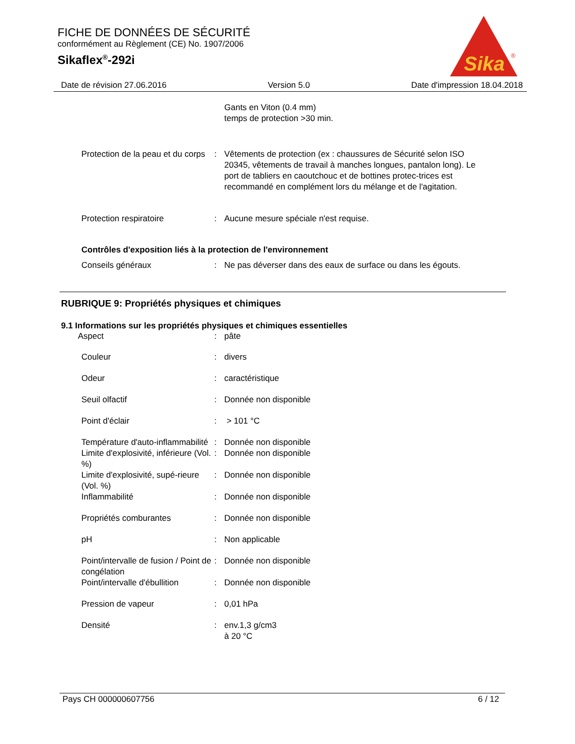FICHE DE DONNÉES DE SÉCURITÉ
conformément au Règlement (CE) No. 1907/2006
Sikaflex<sup>®</sup>-292i
Sika
®
Date de révision 27.06.2016 Version 5.0 Date d'impression 18.04.2018
Gants en Viton (0.4 mm)
temps de protection >30 min.
Protection de la peau et du corps
: Vêtements de protection (ex : chaussures de Sécurité selon ISO 20345, vêtements de travail à manches longues, pantalon long). Le port de tabliers en caoutchouc et de bottines protec-trices est recommandé en complément lors du mélange et de l'agitation.
Protection respiratoire : Aucune mesure spéciale n'est requise.
Contrôles d'exposition liés à la protection de l'environnement
Conseils généraux : Ne pas déverser dans des eaux de surface ou dans les égouts.
RUBRIQUE 9: Propriétés physiques et chimiques
9.1 Informations sur les propriétés physiques et chimiques essentielles
Aspect : pâte
Couleur : divers
Odeur : caractéristique
Seuil olfactif : Donnée non disponible
Point d'éclair : > 101 °C
Température d'auto-inflammabilité
: Donnée non disponible
Limite d'explosivité, inférieure (Vol. %)
: Donnée non disponible
Limite d'explosivité, supé-rieure (Vol. %)
: Donnée non disponible
Inflammabilité : Donnée non disponible
Propriétés comburantes : Donnée non disponible
pH : Non applicable
Point/intervalle de fusion / Point de congélation
: Donnée non disponible
Point/intervalle d'ébullition
: Donnée non disponible
Pression de vapeur : 0,01 hPa
Densité : env.1,3 g/cm3
à 20 °C
Pays CH 000000607756 6 / 12